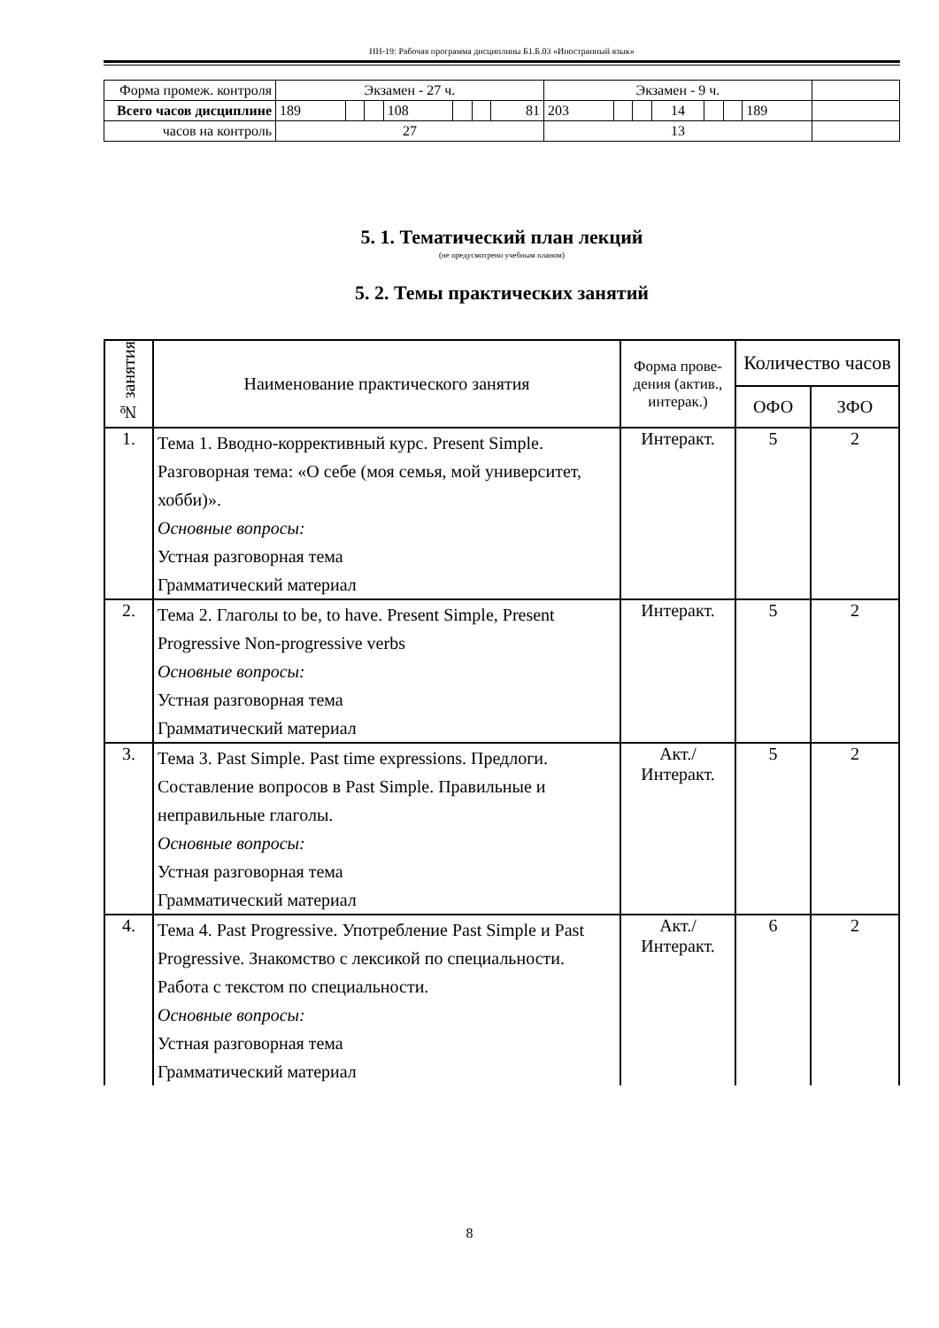НН-19: Рабочая программа дисциплины Б1.Б.03 «Иностранный язык»
| Форма промеж. контроля | Экзамен - 27 ч. | | | | | | | Экзамен - 9 ч. | | | | | | | |
| Всего часов дисциплине | 189 | | | 108 | | | 81 | 203 | | | 14 | | | 189 | |
| часов на контроль | 27 | | | | | | | 13 | | | | | | | |
5. 1. Тематический план лекций
(не предусмотрено учебным планом)
5. 2. Темы практических занятий
| № занятия | Наименование практического занятия | Форма прове-дения (актив., интерак.) | Количество часов | |
| --- | --- | --- | --- | --- |
| | | | ОФО | ЗФО |
| 1. | Тема 1. Вводно-коррективный курс. Present Simple. Разговорная тема: «О себе (моя семья, мой университет, хобби)». Основные вопросы: Устная разговорная тема Грамматический материал | Интеракт. | 5 | 2 |
| 2. | Тема 2. Глаголы to be, to have. Present Simple, Present Progressive Non-progressive verbs Основные вопросы: Устная разговорная тема Грамматический материал | Интеракт. | 5 | 2 |
| 3. | Тема 3. Past Simple. Past time expressions. Предлоги. Составление вопросов в Past Simple. Правильные и неправильные глаголы. Основные вопросы: Устная разговорная тема Грамматический материал | Акт./ Интеракт. | 5 | 2 |
| 4. | Тема 4. Past Progressive. Употребление Past Simple и Past Progressive. Знакомство с лексикой по специальности. Работа с текстом по специальности. Основные вопросы: Устная разговорная тема Грамматический материал | Акт./ Интеракт. | 6 | 2 |
8